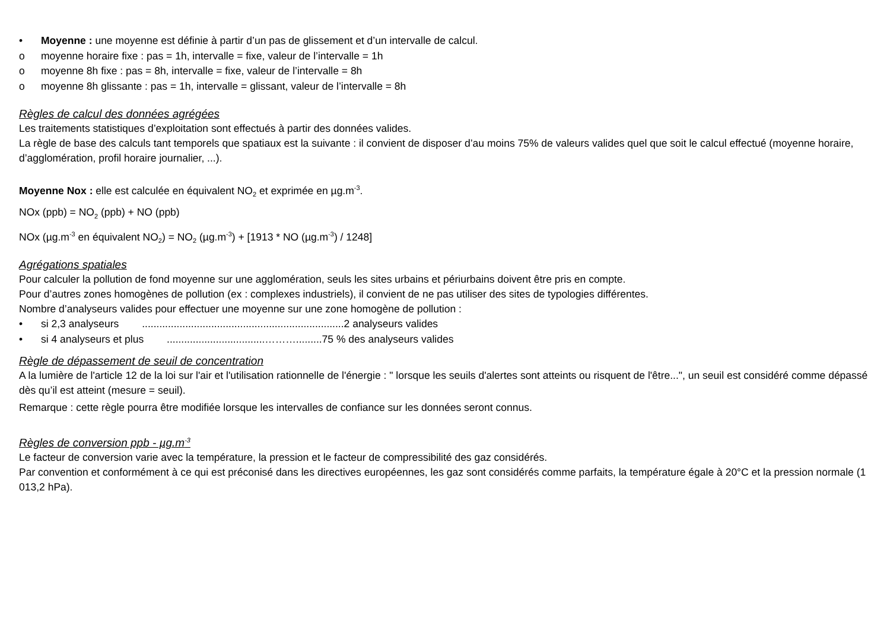• Moyenne : une moyenne est définie à partir d’un pas de glissement et d’un intervalle de calcul.
o moyenne horaire fixe : pas = 1h, intervalle = fixe, valeur de l’intervalle = 1h
o moyenne 8h fixe : pas = 8h, intervalle = fixe, valeur de l’intervalle = 8h
o moyenne 8h glissante : pas = 1h, intervalle = glissant, valeur de l’intervalle = 8h
Règles de calcul des données agrégées
Les traitements statistiques d’exploitation sont effectués à partir des données valides.
La règle de base des calculs tant temporels que spatiaux est la suivante : il convient de disposer d’au moins 75% de valeurs valides quel que soit le calcul effectué (moyenne horaire, d’agglomération, profil horaire journalier, ...).
Moyenne Nox : elle est calculée en équivalent NO<sub>2</sub> et exprimée en µg.m<sup>-3</sup>.
NOx (ppb) = NO<sub>2</sub> (ppb) + NO (ppb)
NOx (µg.m<sup>-3</sup> en équivalent NO<sub>2</sub>) = NO<sub>2</sub> (µg.m<sup>-3</sup>) + [1913 * NO (µg.m<sup>-3</sup>) / 1248]
Agrégations spatiales
Pour calculer la pollution de fond moyenne sur une agglomération, seuls les sites urbains et périurbains doivent être pris en compte.
Pour d’autres zones homogènes de pollution (ex : complexes industriels), il convient de ne pas utiliser des sites de typologies différentes.
Nombre d’analyseurs valides pour effectuer une moyenne sur une zone homogène de pollution :
• si 2,3 analyseurs ......................................................................2 analyseurs valides
• si 4 analyseurs et plus ..................................……….........75 % des analyseurs valides
Règle de dépassement de seuil de concentration
A la lumière de l'article 12 de la loi sur l'air et l'utilisation rationnelle de l'énergie : " lorsque les seuils d'alertes sont atteints ou risquent de l'être...", un seuil est considéré comme dépassé dès qu’il est atteint (mesure = seuil).
Remarque : cette règle pourra être modifiée lorsque les intervalles de confiance sur les données seront connus.
Règles de conversion ppb - µg.m<sup>-3</sup>
Le facteur de conversion varie avec la température, la pression et le facteur de compressibilité des gaz considérés.
Par convention et conformément à ce qui est préconisé dans les directives européennes, les gaz sont considérés comme parfaits, la température égale à 20°C et la pression normale (1 013,2 hPa).